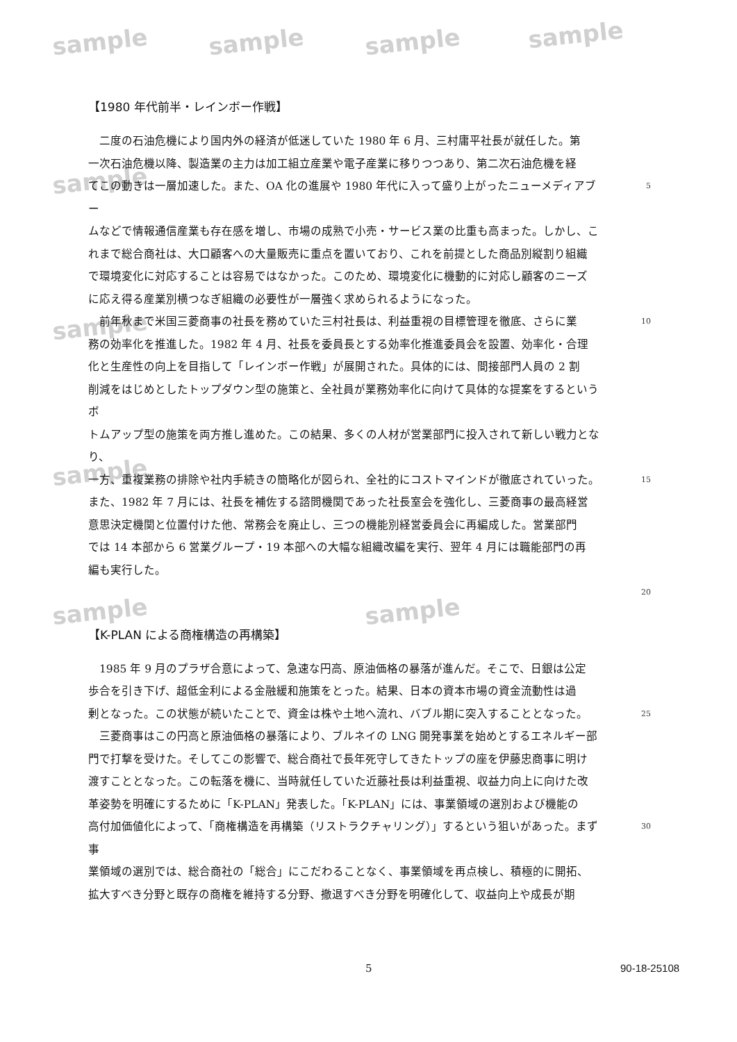sample sample sample sample
sample
sample
sample
sample sample
【1980 年代前半・レインボー作戦】
　二度の石油危機により国内外の経済が低迷していた 1980 年 6 月、三村庸平社長が就任した。第
一次石油危機以降、製造業の主力は加工組立産業や電子産業に移りつつあり、第二次石油危機を経
てこの動きは一層加速した。また、OA 化の進展や 1980 年代に入って盛り上がったニューメディアブー
5
ムなどで情報通信産業も存在感を増し、市場の成熟で小売・サービス業の比重も高まった。しかし、こ
れまで総合商社は、大口顧客への大量販売に重点を置いており、これを前提とした商品別縦割り組織
で環境変化に対応することは容易ではなかった。このため、環境変化に機動的に対応し顧客のニーズ
に応え得る産業別横つなぎ組織の必要性が一層強く求められるようになった。
　前年秋まで米国三菱商事の社長を務めていた三村社長は、利益重視の目標管理を徹底、さらに業
10
務の効率化を推進した。1982 年 4 月、社長を委員長とする効率化推進委員会を設置、効率化・合理
化と生産性の向上を目指して「レインボー作戦」が展開された。具体的には、間接部門人員の 2 割
削減をはじめとしたトップダウン型の施策と、全社員が業務効率化に向けて具体的な提案をするというボ
トムアップ型の施策を両方推し進めた。この結果、多くの人材が営業部門に投入されて新しい戦力となり、
一方、重複業務の排除や社内手続きの簡略化が図られ、全社的にコストマインドが徹底されていった。
15
また、1982 年 7 月には、社長を補佐する諮問機関であった社長室会を強化し、三菱商事の最高経営
意思決定機関と位置付けた他、常務会を廃止し、三つの機能別経営委員会に再編成した。営業部門
では 14 本部から 6 営業グループ・19 本部への大幅な組織改編を実行、翌年 4 月には職能部門の再
編も実行した。
20
【K-PLAN による商権構造の再構築】
　1985 年 9 月のプラザ合意によって、急速な円高、原油価格の暴落が進んだ。そこで、日銀は公定
歩合を引き下げ、超低金利による金融緩和施策をとった。結果、日本の資本市場の資金流動性は過
剰となった。この状態が続いたことで、資金は株や土地へ流れ、バブル期に突入することとなった。
25
　三菱商事はこの円高と原油価格の暴落により、ブルネイの LNG 開発事業を始めとするエネルギー部
門で打撃を受けた。そしてこの影響で、総合商社で長年死守してきたトップの座を伊藤忠商事に明け
渡すこととなった。この転落を機に、当時就任していた近藤社長は利益重視、収益力向上に向けた改
革姿勢を明確にするために「K-PLAN」発表した。「K-PLAN」には、事業領域の選別および機能の
高付加価値化によって、「商権構造を再構築（リストラクチャリング）」するという狙いがあった。まず事
30
業領域の選別では、総合商社の「総合」にこだわることなく、事業領域を再点検し、積極的に開拓、
拡大すべき分野と既存の商権を維持する分野、撤退すべき分野を明確化して、収益向上や成長が期
5 90-18-25108